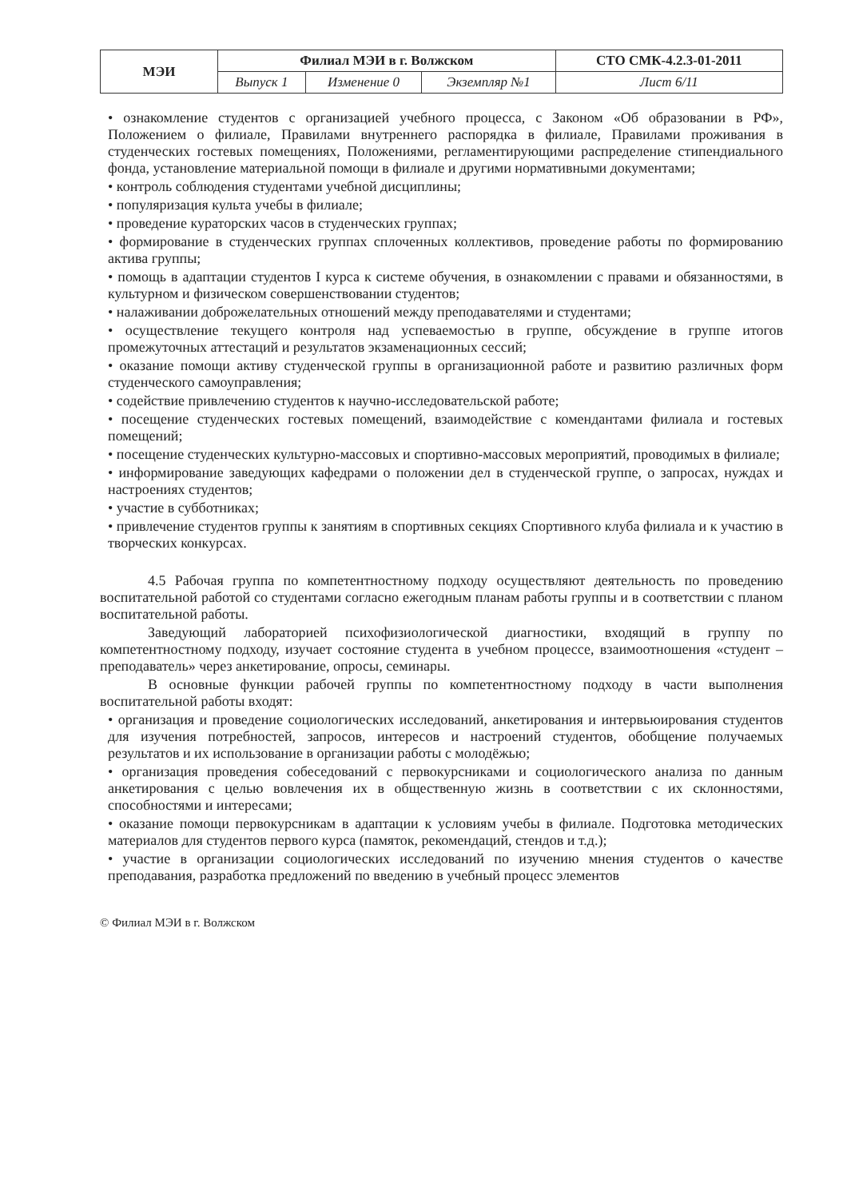| МЭИ | Филиал МЭИ в г. Волжском | | | СТО СМК-4.2.3-01-2011 |
| | Выпуск 1 | Изменение 0 | Экземпляр №1 | Лист 6/11 |
• ознакомление студентов с организацией учебного процесса, с Законом «Об образовании в РФ», Положением о филиале, Правилами внутреннего распорядка в филиале, Правилами проживания в студенческих гостевых помещениях, Положениями, регламентирующими распределение стипендиального фонда, установление материальной помощи в филиале и другими нормативными документами;
• контроль соблюдения студентами учебной дисциплины;
• популяризация культа учебы в филиале;
• проведение кураторских часов в студенческих группах;
• формирование в студенческих группах сплоченных коллективов, проведение работы по формированию актива группы;
• помощь в адаптации студентов I курса к системе обучения, в ознакомлении с правами и обязанностями, в культурном и физическом совершенствовании студентов;
• налаживании доброжелательных отношений между преподавателями и студентами;
• осуществление текущего контроля над успеваемостью в группе, обсуждение в группе итогов промежуточных аттестаций и результатов экзаменационных сессий;
• оказание помощи активу студенческой группы в организационной работе и развитию различных форм студенческого самоуправления;
• содействие привлечению студентов к научно-исследовательской работе;
• посещение студенческих гостевых помещений, взаимодействие с комендантами филиала и гостевых помещений;
• посещение студенческих культурно-массовых и спортивно-массовых мероприятий, проводимых в филиале;
• информирование заведующих кафедрами о положении дел в студенческой группе, о запросах, нуждах и настроениях студентов;
• участие в субботниках;
• привлечение студентов группы к занятиям в спортивных секциях Спортивного клуба филиала и к участию в творческих конкурсах.
4.5 Рабочая группа по компетентностному подходу осуществляют деятельность по проведению воспитательной работой со студентами согласно ежегодным планам работы группы и в соответствии с планом воспитательной работы.
Заведующий лабораторией психофизиологической диагностики, входящий в группу по компетентностному подходу, изучает состояние студента в учебном процессе, взаимоотношения «студент – преподаватель» через анкетирование, опросы, семинары.
В основные функции рабочей группы по компетентностному подходу в части выполнения воспитательной работы входят:
• организация и проведение социологических исследований, анкетирования и интервьюирования студентов для изучения потребностей, запросов, интересов и настроений студентов, обобщение получаемых результатов и их использование в организации работы с молодёжью;
• организация проведения собеседований с первокурсниками и социологического анализа по данным анкетирования с целью вовлечения их в общественную жизнь в соответствии с их склонностями, способностями и интересами;
• оказание помощи первокурсникам в адаптации к условиям учебы в филиале. Подготовка методических материалов для студентов первого курса (памяток, рекомендаций, стендов и т.д.);
• участие в организации социологических исследований по изучению мнения студентов о качестве преподавания, разработка предложений по введению в учебный процесс элементов
© Филиал МЭИ в г. Волжском